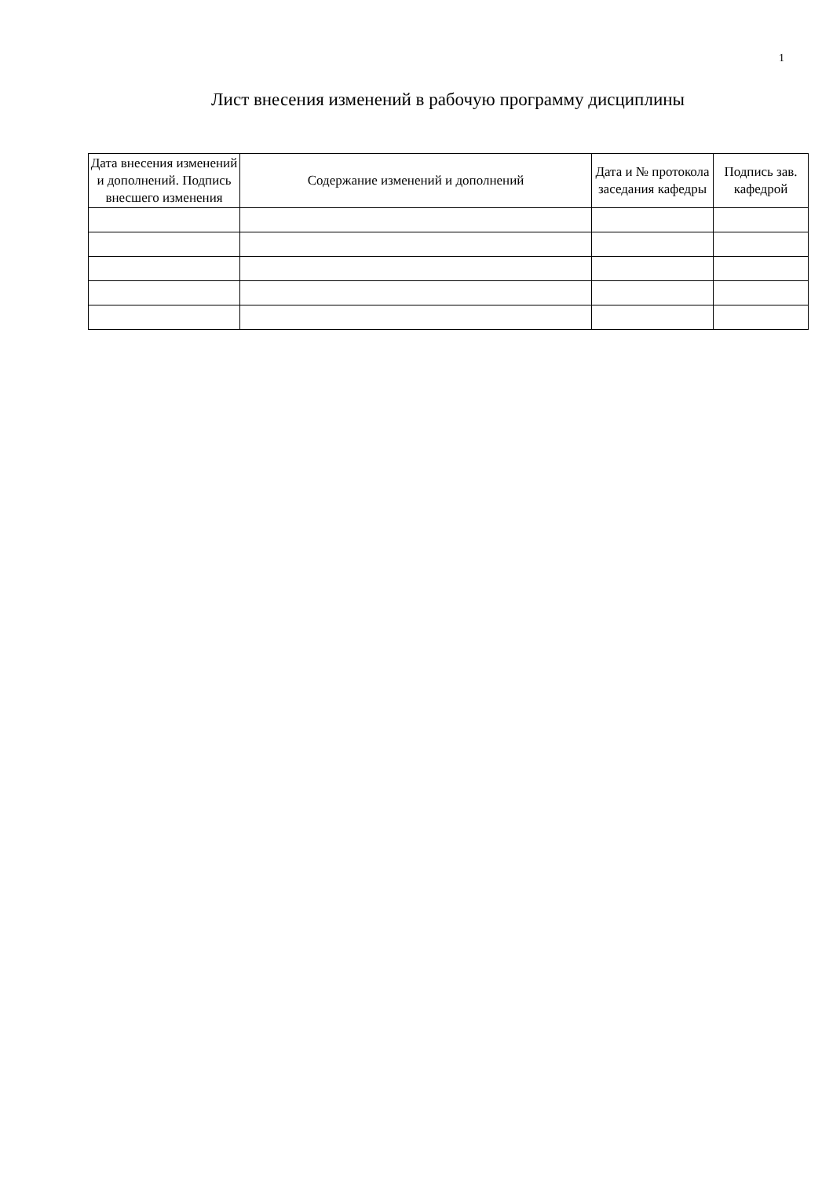1
Лист внесения изменений в рабочую программу дисциплины
| Дата внесения изменений и дополнений. Подпись внесшего изменения | Содержание изменений и дополнений | Дата и № протокола заседания кафедры | Подпись зав. кафедрой |
| --- | --- | --- | --- |